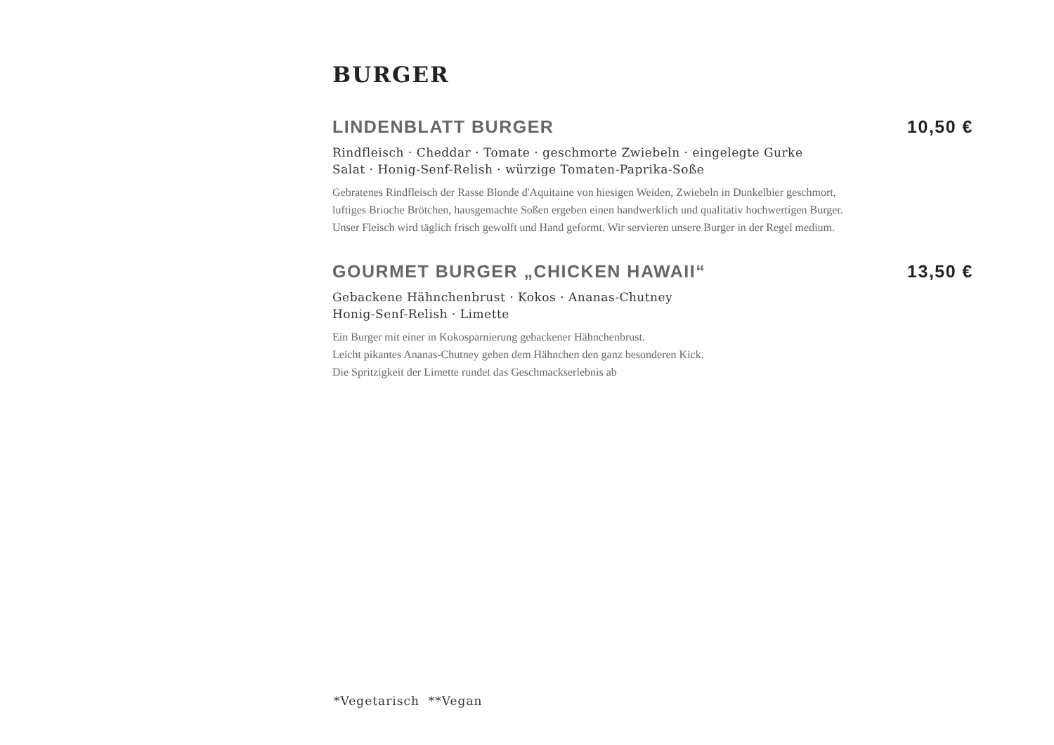BURGER
LINDENBLATT BURGER 10,50 €
Rindfleisch · Cheddar · Tomate · geschmorte Zwiebeln · eingelegte Gurke
Salat · Honig-Senf-Relish · würzige Tomaten-Paprika-Soße
Gebratenes Rindfleisch der Rasse Blonde d'Aquitaine von hiesigen Weiden, Zwiebeln in Dunkelbier geschmort,
luftiges Brioche Brötchen, hausgemachte Soßen ergeben einen handwerklich und qualitativ hochwertigen Burger.
Unser Fleisch wird täglich frisch gewolft und Hand geformt. Wir servieren unsere Burger in der Regel medium.
GOURMET BURGER „CHICKEN HAWAII“ 13,50 €
Gebackene Hähnchenbrust · Kokos · Ananas-Chutney
Honig-Senf-Relish · Limette
Ein Burger mit einer in Kokosparnierung gebackener Hähnchenbrust.
Leicht pikantes Ananas-Chutney geben dem Hähnchen den ganz besonderen Kick.
Die Spritzigkeit der Limette rundet das Geschmackserlebnis ab
*Vegetarisch **Vegan